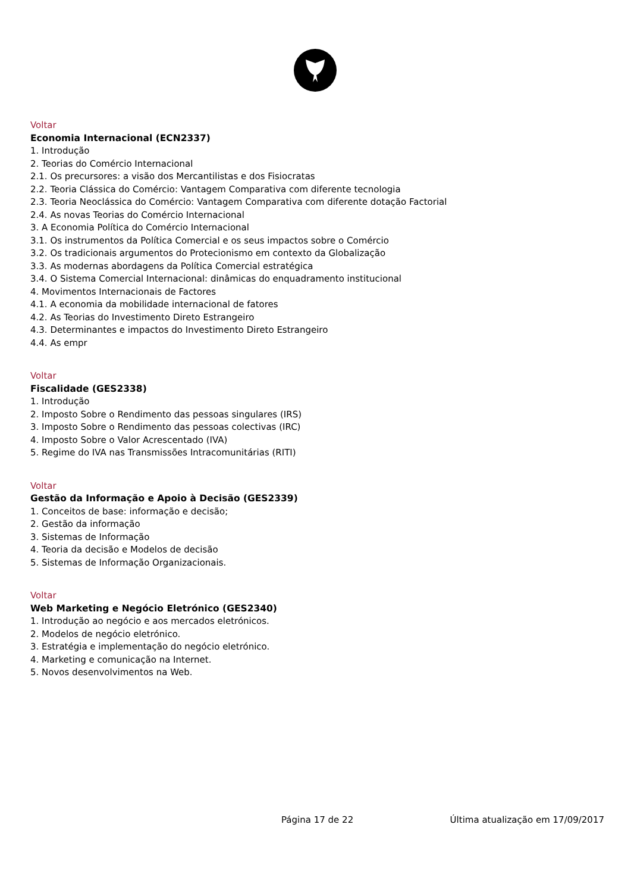Voltar
Economia Internacional (ECN2337)
1. Introdução
2. Teorias do Comércio Internacional
2.1. Os precursores: a visão dos Mercantilistas e dos Fisiocratas
2.2. Teoria Clássica do Comércio: Vantagem Comparativa com diferente tecnologia
2.3. Teoria Neoclássica do Comércio: Vantagem Comparativa com diferente dotação Factorial
2.4. As novas Teorias do Comércio Internacional
3. A Economia Política do Comércio Internacional
3.1. Os instrumentos da Política Comercial e os seus impactos sobre o Comércio
3.2. Os tradicionais argumentos do Protecionismo em contexto da Globalização
3.3. As modernas abordagens da Política Comercial estratégica
3.4. O Sistema Comercial Internacional: dinâmicas do enquadramento institucional
4. Movimentos Internacionais de Factores
4.1. A economia da mobilidade internacional de fatores
4.2. As Teorias do Investimento Direto Estrangeiro
4.3. Determinantes e impactos do Investimento Direto Estrangeiro
4.4. As empr
Voltar
Fiscalidade (GES2338)
1. Introdução
2. Imposto Sobre o Rendimento das pessoas singulares (IRS)
3. Imposto Sobre o Rendimento das pessoas colectivas (IRC)
4. Imposto Sobre o Valor Acrescentado (IVA)
5. Regime do IVA nas Transmissões Intracomunitárias (RITI)
Voltar
Gestão da Informação e Apoio à Decisão (GES2339)
1. Conceitos de base: informação e decisão;
2. Gestão da informação
3. Sistemas de Informação
4. Teoria da decisão e Modelos de decisão
5. Sistemas de Informação Organizacionais.
Voltar
Web Marketing e Negócio Eletrónico (GES2340)
1. Introdução ao negócio e aos mercados eletrónicos.
2. Modelos de negócio eletrónico.
3. Estratégia e implementação do negócio eletrónico.
4. Marketing e comunicação na Internet.
5. Novos desenvolvimentos na Web.
Página 17 de 22 Última atualização em 17/09/2017